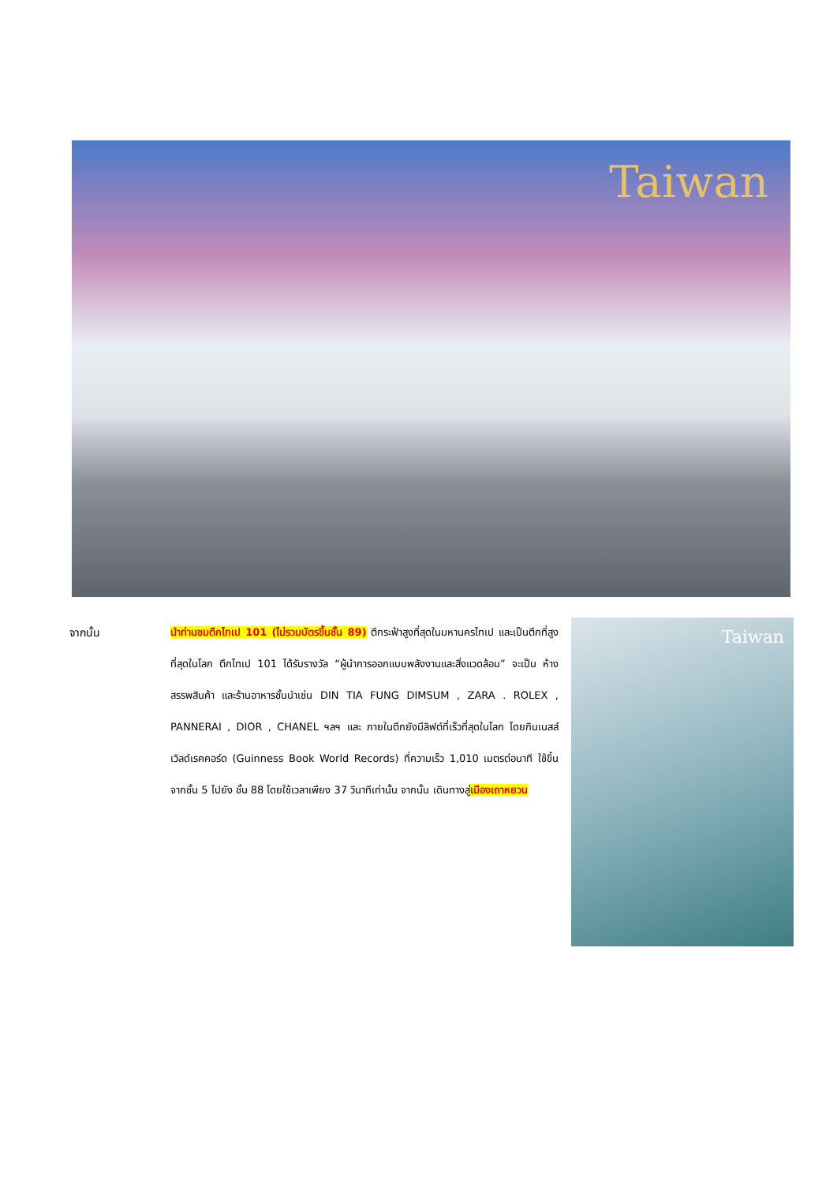Taiwan
จากนั้น นำท่านชมตึกไทเป 101 (ไม่รวมบัตรขึ้นชั้น 89) ตึกระฟ้าสูงที่สุดในมหานครไทเป และเป็นตึกที่สูงที่สุดในโลก ตึกไทเป 101 ได้รับรางวัล “ผู้นำการออกแบบพลังงานและสิ่งแวดล้อม” จะเป็น ห้างสรรพสินค้า และร้านอาหารชั้นนำเช่น DIN TIA FUNG DIMSUM , ZARA . ROLEX , PANNERAI , DIOR , CHANEL ฯลฯ และ ภายในตึกยังมีลิฟต์ที่เร็วที่สุดในโลก โดยกินเนสส์เวิลด์เรคคอร์ด (Guinness Book World Records) ที่ความเร็ว 1,010 เมตรต่อนาที ใช้ขึ้นจากชั้น 5 ไปยัง ชั้น 88 โดยใช้เวลาเพียง 37 วินาทีเท่านั้น จากนั้น เดินทางสู่เมืองเถาหยวน
Taiwan